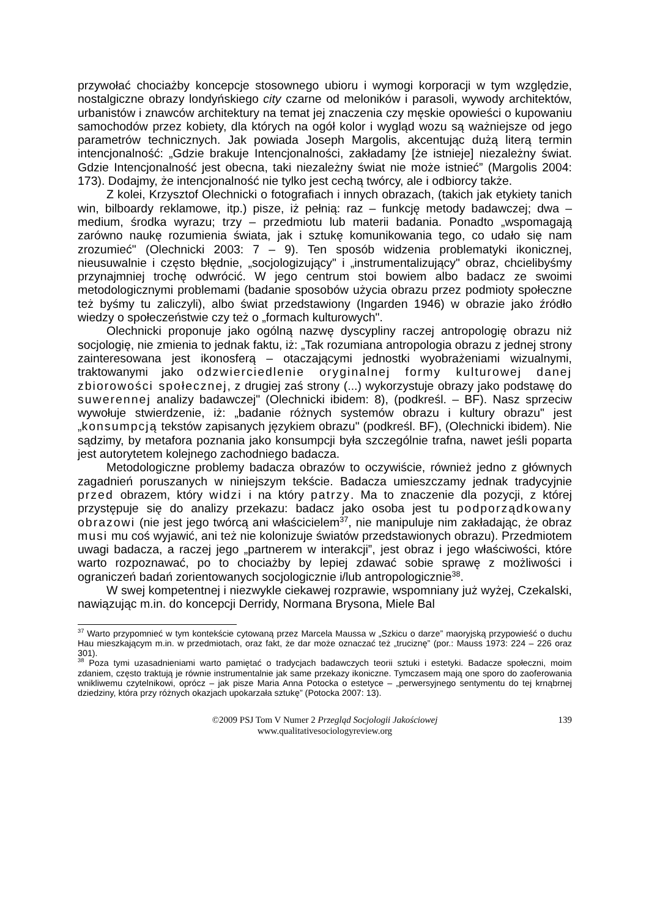przywołać chociażby koncepcje stosownego ubioru i wymogi korporacji w tym względzie, nostalgiczne obrazy londyńskiego city czarne od meloników i parasoli, wywody architektów, urbanistów i znawców architektury na temat jej znaczenia czy męskie opowieści o kupowaniu samochodów przez kobiety, dla których na ogół kolor i wygląd wozu są ważniejsze od jego parametrów technicznych. Jak powiada Joseph Margolis, akcentując dużą literą termin intencjonalność: „Gdzie brakuje Intencjonalności, zakładamy [że istnieje] niezależny świat. Gdzie Intencjonalność jest obecna, taki niezależny świat nie może istnieć” (Margolis 2004: 173). Dodajmy, że intencjonalność nie tylko jest cechą twórcy, ale i odbiorcy także.
Z kolei, Krzysztof Olechnicki o fotografiach i innych obrazach, (takich jak etykiety tanich win, bilboardy reklamowe, itp.) pisze, iż pełnią: raz – funkcję metody badawczej; dwa – medium, środka wyrazu; trzy – przedmiotu lub materii badania. Ponadto „wspomagają zarówno naukę rozumienia świata, jak i sztukę komunikowania tego, co udało się nam zrozumieć" (Olechnicki 2003: 7 – 9). Ten sposób widzenia problematyki ikonicznej, nieusuwalnie i często błędnie, „socjologizujący" i „instrumentalizujący" obraz, chcielibyśmy przynajmniej trochę odwrócić. W jego centrum stoi bowiem albo badacz ze swoimi metodologicznymi problemami (badanie sposobów użycia obrazu przez podmioty społeczne też byśmy tu zaliczyli), albo świat przedstawiony (Ingarden 1946) w obrazie jako źródło wiedzy o społeczeństwie czy też o „formach kulturowych".
Olechnicki proponuje jako ogólną nazwę dyscypliny raczej antropologię obrazu niż socjologię, nie zmienia to jednak faktu, iż: „Tak rozumiana antropologia obrazu z jednej strony zainteresowana jest ikonosferą – otaczającymi jednostki wyobrażeniami wizualnymi, traktowanymi jako odzwierciedlenie oryginalnej formy kulturowej danej zbiorowości społecznej, z drugiej zaś strony (...) wykorzystuje obrazy jako podstawę do suwerennej analizy badawczej" (Olechnicki ibidem: 8), (podkreśl. – BF). Nasz sprzeciw wywołuje stwierdzenie, iż: „badanie różnych systemów obrazu i kultury obrazu" jest „konsumpcją tekstów zapisanych językiem obrazu" (podkreśl. BF), (Olechnicki ibidem). Nie sądzimy, by metafora poznania jako konsumpcji była szczególnie trafna, nawet jeśli poparta jest autorytetem kolejnego zachodniego badacza.
Metodologiczne problemy badacza obrazów to oczywiście, również jedno z głównych zagadnień poruszanych w niniejszym tekście. Badacza umieszczamy jednak tradycyjnie przed obrazem, który widzi i na który patrzy. Ma to znaczenie dla pozycji, z której przystępuje się do analizy przekazu: badacz jako osoba jest tu podporządkowany obrazowi (nie jest jego twórcą ani właścicielem<sup>37</sup>, nie manipuluje nim zakładając, że obraz musi mu coś wyjawić, ani też nie kolonizuje światów przedstawionych obrazu). Przedmiotem uwagi badacza, a raczej jego „partnerem w interakcji”, jest obraz i jego właściwości, które warto rozpoznawać, po to chociażby by lepiej zdawać sobie sprawę z możliwości i ograniczeń badań zorientowanych socjologicznie i/lub antropologicznie<sup>38</sup>.
W swej kompetentnej i niezwykle ciekawej rozprawie, wspomniany już wyżej, Czekalski, nawiązując m.in. do koncepcji Derridy, Normana Brysona, Miele Bal
<sup>37</sup> Warto przypomnieć w tym kontekście cytowaną przez Marcela Maussa w „Szkicu o darze” maoryjską przypowieść o duchu Hau mieszkającym m.in. w przedmiotach, oraz fakt, że dar może oznaczać też „truciznę” (por.: Mauss 1973: 224 – 226 oraz 301).
<sup>38</sup> Poza tymi uzasadnieniami warto pamiętać o tradycjach badawczych teorii sztuki i estetyki. Badacze społeczni, moim zdaniem, często traktują je równie instrumentalnie jak same przekazy ikoniczne. Tymczasem mają one sporo do zaoferowania wnikliwemu czytelnikowi, oprócz – jak pisze Maria Anna Potocka o estetyce – „perwersyjnego sentymentu do tej krnąbrnej dziedziny, która przy różnych okazjach upokarzała sztukę” (Potocka 2007: 13).
©2009 PSJ Tom V Numer 2 Przegląd Socjologii Jakościowej 139
www.qualitativesociologyreview.org